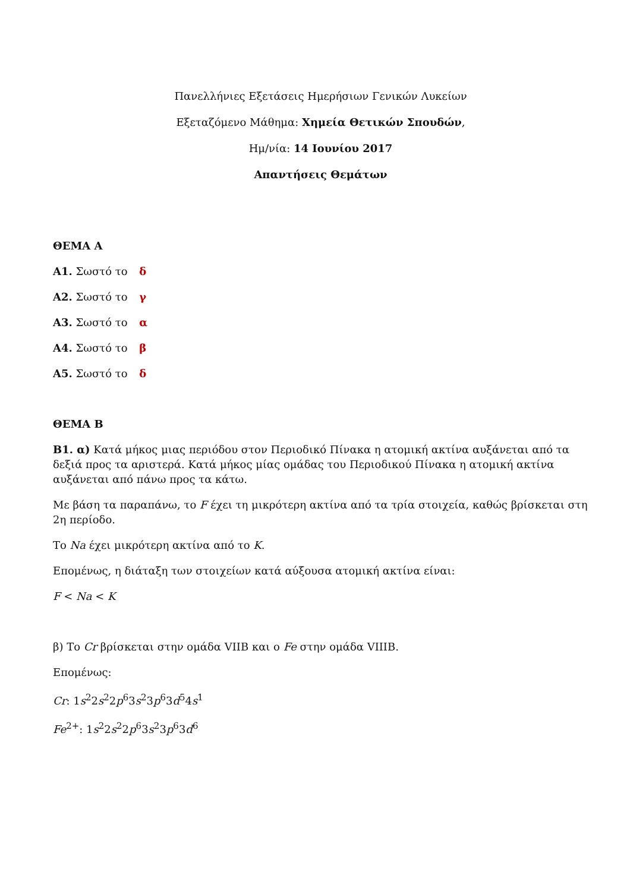Πανελλήνιες Εξετάσεις Ημερήσιων Γενικών Λυκείων
Εξεταζόμενο Μάθημα: Χημεία Θετικών Σπουδών,
Ημ/νία: 14 Ιουνίου 2017
Απαντήσεις Θεμάτων
ΘΕΜΑ Α
Α1. Σωστό το δ
Α2. Σωστό το γ
Α3. Σωστό το α
Α4. Σωστό το β
Α5. Σωστό το δ
ΘΕΜΑ Β
Β1. α) Κατά μήκος μιας περιόδου στον Περιοδικό Πίνακα η ατομική ακτίνα αυξάνεται από τα δεξιά προς τα αριστερά. Κατά μήκος μίας ομάδας του Περιοδικού Πίνακα η ατομική ακτίνα αυξάνεται από πάνω προς τα κάτω.
Με βάση τα παραπάνω, το F έχει τη μικρότερη ακτίνα από τα τρία στοιχεία, καθώς βρίσκεται στη 2η περίοδο.
Το Na έχει μικρότερη ακτίνα από το K.
Επομένως, η διάταξη των στοιχείων κατά αύξουσα ατομική ακτίνα είναι:
F < Na < K
β) Το Cr βρίσκεται στην ομάδα VIIB και ο Fe στην ομάδα VIIIB.
Επομένως:
Cr: 1s<sup>2</sup>2s<sup>2</sup>2p<sup>6</sup>3s<sup>2</sup>3p<sup>6</sup>3d<sup>5</sup>4s<sup>1</sup>
Fe<sup>2+</sup>: 1s<sup>2</sup>2s<sup>2</sup>2p<sup>6</sup>3s<sup>2</sup>3p<sup>6</sup>3d<sup>6</sup>